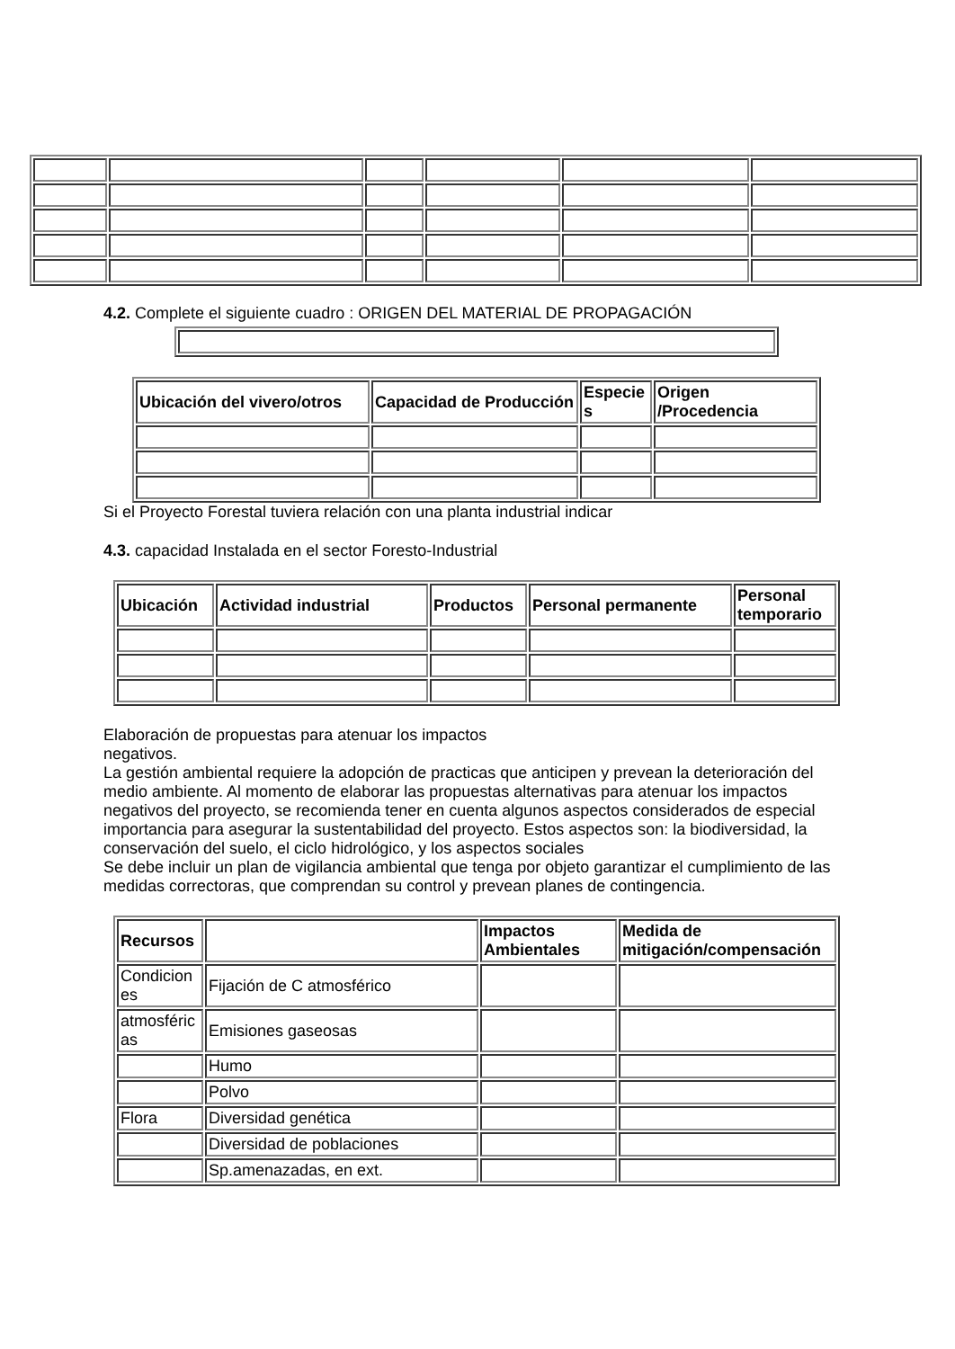4.2. Complete el siguiente cuadro : ORIGEN DEL MATERIAL DE PROPAGACIÓN
| Ubicación del vivero/otros | Capacidad de Producción | Especie s | Origen /Procedencia |
| --- | --- | --- | --- |
Si el Proyecto Forestal tuviera relación con una planta industrial indicar
4.3. capacidad Instalada en el sector Foresto-Industrial
| Ubicación | Actividad industrial | Productos | Personal permanente | Personal temporario |
| --- | --- | --- | --- | --- |
Elaboración de propuestas para atenuar los impactos
negativos.
La gestión ambiental requiere la adopción de practicas que anticipen y prevean la deterioración del medio ambiente. Al momento de elaborar las propuestas alternativas para atenuar los impactos negativos del proyecto, se recomienda tener en cuenta algunos aspectos considerados de especial importancia para asegurar la sustentabilidad del proyecto. Estos aspectos son: la biodiversidad, la conservación del suelo, el ciclo hidrológico, y los aspectos sociales
Se debe incluir un plan de vigilancia ambiental que tenga por objeto garantizar el cumplimiento de las medidas correctoras, que comprendan su control y prevean planes de contingencia.
| Recursos | | Impactos Ambientales | Medida de mitigación/compensación |
| --- | --- | --- | --- |
| Condicion es | Fijación de C atmosférico | | |
| atmosféric as | Emisiones gaseosas | | |
| | Humo | | |
| | Polvo | | |
| Flora | Diversidad genética | | |
| | Diversidad de poblaciones | | |
| | Sp.amenazadas, en ext. | | |